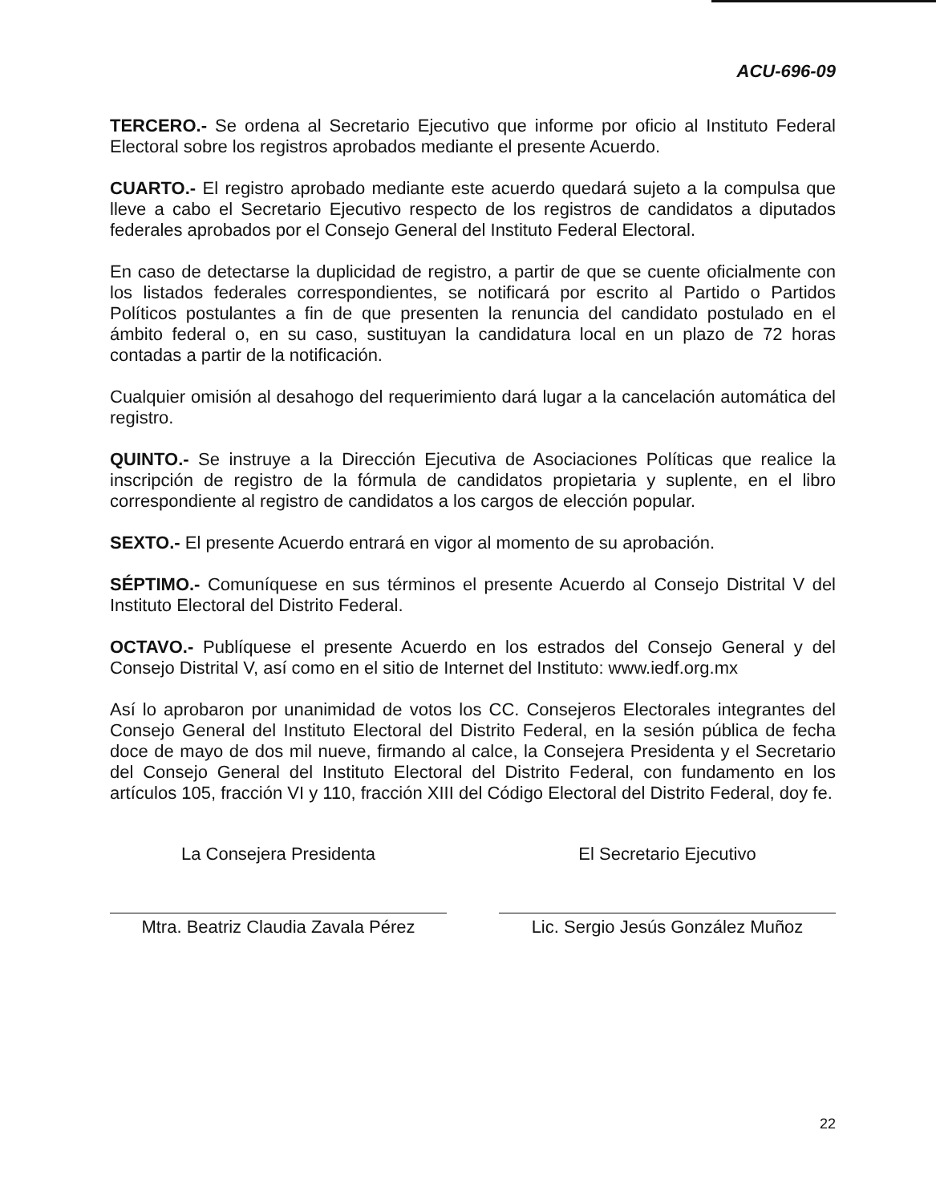ACU-696-09
TERCERO.- Se ordena al Secretario Ejecutivo que informe por oficio al Instituto Federal Electoral sobre los registros aprobados mediante el presente Acuerdo.
CUARTO.- El registro aprobado mediante este acuerdo quedará sujeto a la compulsa que lleve a cabo el Secretario Ejecutivo respecto de los registros de candidatos a diputados federales aprobados por el Consejo General del Instituto Federal Electoral.
En caso de detectarse la duplicidad de registro, a partir de que se cuente oficialmente con los listados federales correspondientes, se notificará por escrito al Partido o Partidos Políticos postulantes a fin de que presenten la renuncia del candidato postulado en el ámbito federal o, en su caso, sustituyan la candidatura local en un plazo de 72 horas contadas a partir de la notificación.
Cualquier omisión al desahogo del requerimiento dará lugar a la cancelación automática del registro.
QUINTO.- Se instruye a la Dirección Ejecutiva de Asociaciones Políticas que realice la inscripción de registro de la fórmula de candidatos propietaria y suplente, en el libro correspondiente al registro de candidatos a los cargos de elección popular.
SEXTO.- El presente Acuerdo entrará en vigor al momento de su aprobación.
SÉPTIMO.- Comuníquese en sus términos el presente Acuerdo al Consejo Distrital V del Instituto Electoral del Distrito Federal.
OCTAVO.- Publíquese el presente Acuerdo en los estrados del Consejo General y del Consejo Distrital V, así como en el sitio de Internet del Instituto: www.iedf.org.mx
Así lo aprobaron por unanimidad de votos los CC. Consejeros Electorales integrantes del Consejo General del Instituto Electoral del Distrito Federal, en la sesión pública de fecha doce de mayo de dos mil nueve, firmando al calce, la Consejera Presidenta y el Secretario del Consejo General del Instituto Electoral del Distrito Federal, con fundamento en los artículos 105, fracción VI y 110, fracción XIII del Código Electoral del Distrito Federal, doy fe.
La Consejera Presidenta
Mtra. Beatriz Claudia Zavala Pérez
El Secretario Ejecutivo
Lic. Sergio Jesús González Muñoz
22